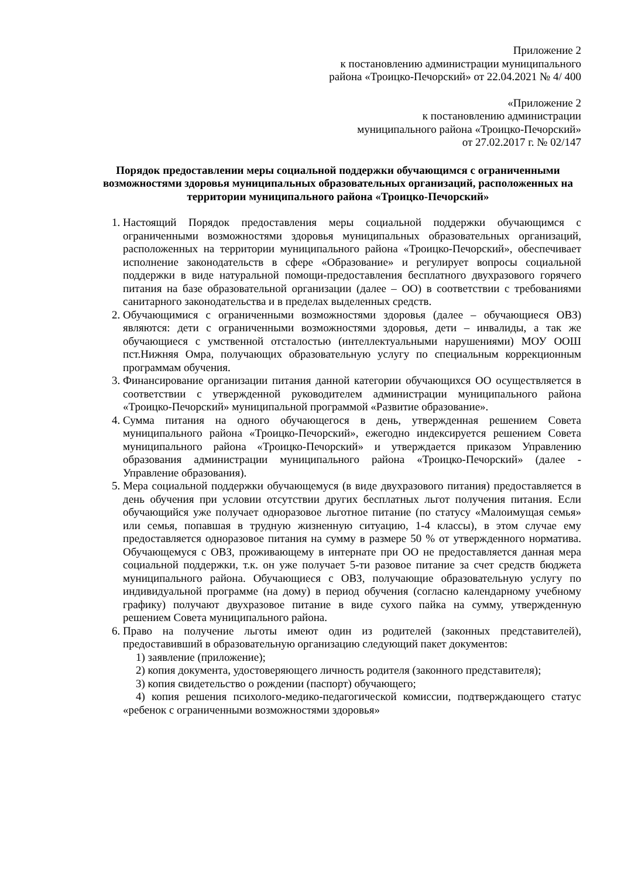Приложение 2
к постановлению администрации муниципального
района «Троицко-Печорский» от 22.04.2021 № 4/ 400
«Приложение 2
к постановлению администрации
муниципального района «Троицко-Печорский»
от 27.02.2017 г. № 02/147
Порядок предоставлении меры социальной поддержки обучающимся с ограниченными возможностями здоровья муниципальных образовательных организаций, расположенных на территории муниципального района «Троицко-Печорский»
1. Настоящий Порядок предоставления меры социальной поддержки обучающимся с ограниченными возможностями здоровья муниципальных образовательных организаций, расположенных на территории муниципального района «Троицко-Печорский», обеспечивает исполнение законодательств в сфере «Образование» и регулирует вопросы социальной поддержки в виде натуральной помощи-предоставления бесплатного двухразового горячего питания на базе образовательной организации (далее – ОО) в соответствии с требованиями санитарного законодательства и в пределах выделенных средств.
2. Обучающимися с ограниченными возможностями здоровья (далее – обучающиеся ОВЗ) являются: дети с ограниченными возможностями здоровья, дети – инвалиды, а так же обучающиеся с умственной отсталостью (интеллектуальными нарушениями) МОУ ООШ пст.Нижняя Омра, получающих образовательную услугу по специальным коррекционным программам обучения.
3. Финансирование организации питания данной категории обучающихся ОО осуществляется в соответствии с утвержденной руководителем администрации муниципального района «Троицко-Печорский» муниципальной программой «Развитие образование».
4. Сумма питания на одного обучающегося в день, утвержденная решением Совета муниципального района «Троицко-Печорский», ежегодно индексируется решением Совета муниципального района «Троицко-Печорский» и утверждается приказом Управлению образования администрации муниципального района «Троицко-Печорский» (далее - Управление образования).
5. Мера социальной поддержки обучающемуся (в виде двухразового питания) предоставляется в день обучения при условии отсутствии других бесплатных льгот получения питания. Если обучающийся уже получает одноразовое льготное питание (по статусу «Малоимущая семья» или семья, попавшая в трудную жизненную ситуацию, 1-4 классы), в этом случае ему предоставляется одноразовое питания на сумму в размере 50 % от утвержденного норматива. Обучающемуся с ОВЗ, проживающему в интернате при ОО не предоставляется данная мера социальной поддержки, т.к. он уже получает 5-ти разовое питание за счет средств бюджета муниципального района. Обучающиеся с ОВЗ, получающие образовательную услугу по индивидуальной программе (на дому) в период обучения (согласно календарному учебному графику) получают двухразовое питание в виде сухого пайка на сумму, утвержденную решением Совета муниципального района.
6. Право на получение льготы имеют один из родителей (законных представителей), предоставивший в образовательную организацию следующий пакет документов:
1) заявление (приложение);
2) копия документа, удостоверяющего личность родителя (законного представителя);
3) копия свидетельство о рождении (паспорт) обучающего;
4) копия решения психолого-медико-педагогической комиссии, подтверждающего статус «ребенок с ограниченными возможностями здоровья»